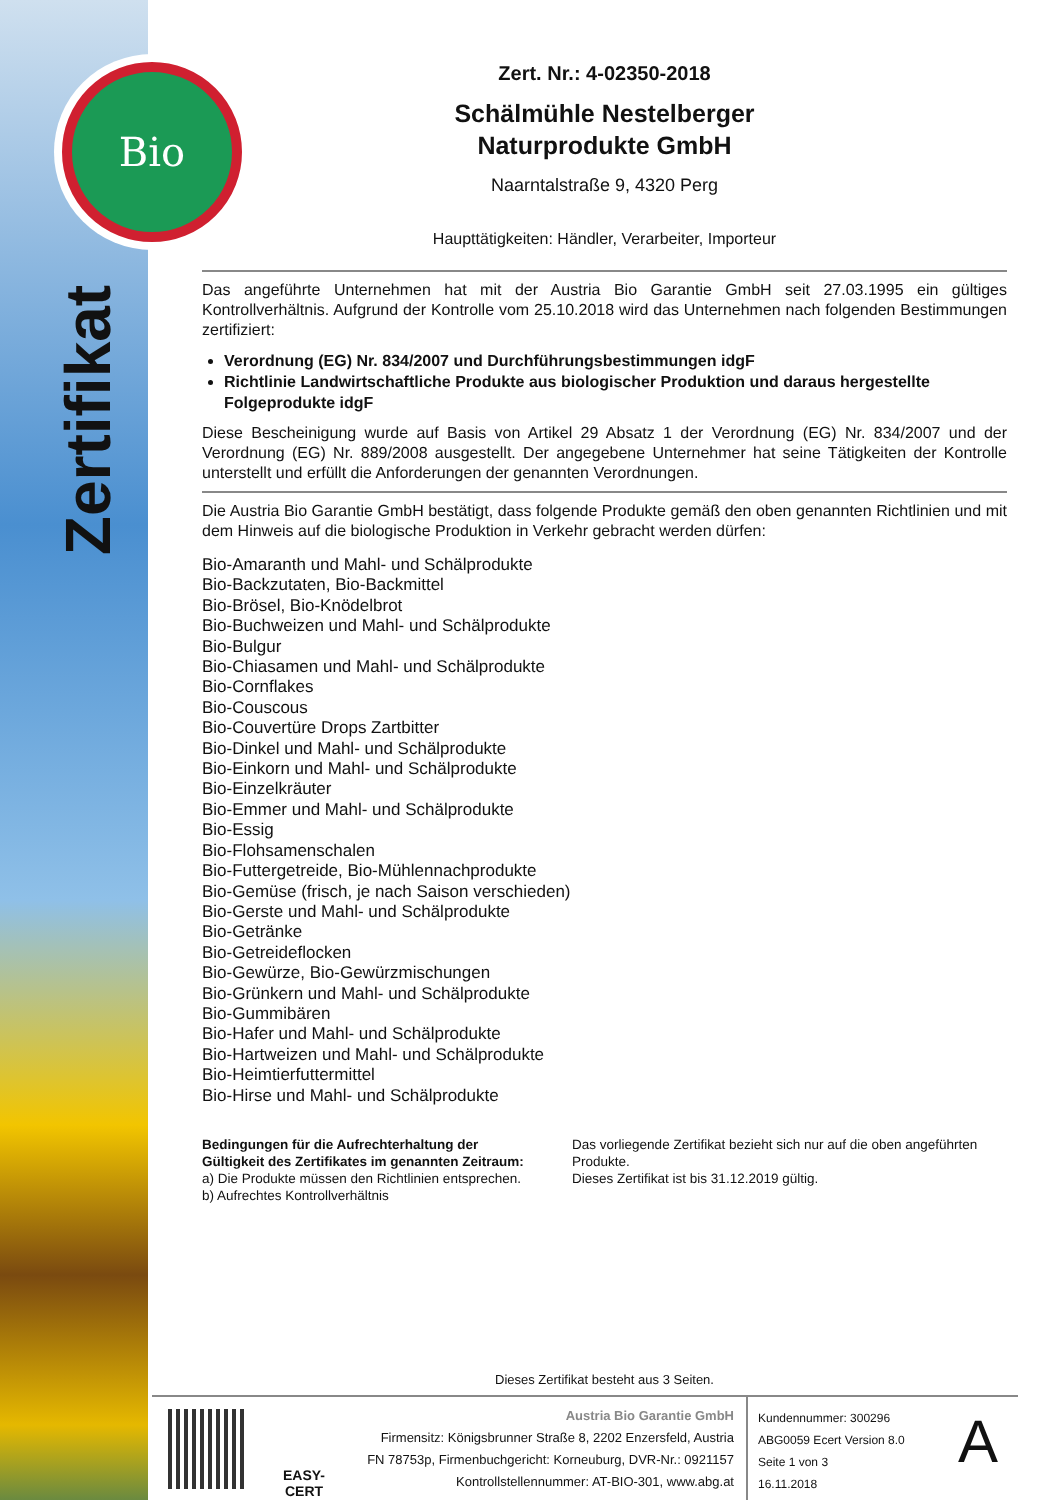Bio
Zertifikat
Zert. Nr.: 4-02350-2018
Schälmühle Nestelberger
Naturprodukte GmbH
Naarntalstraße 9, 4320 Perg
Haupttätigkeiten: Händler, Verarbeiter, Importeur
Das angeführte Unternehmen hat mit der Austria Bio Garantie GmbH seit 27.03.1995 ein gültiges Kontrollverhältnis. Aufgrund der Kontrolle vom 25.10.2018 wird das Unternehmen nach folgenden Bestimmungen zertifiziert:
Verordnung (EG) Nr. 834/2007 und Durchführungsbestimmungen idgF
Richtlinie Landwirtschaftliche Produkte aus biologischer Produktion und daraus hergestellte Folgeprodukte idgF
Diese Bescheinigung wurde auf Basis von Artikel 29 Absatz 1 der Verordnung (EG) Nr. 834/2007 und der Verordnung (EG) Nr. 889/2008 ausgestellt. Der angegebene Unternehmer hat seine Tätigkeiten der Kontrolle unterstellt und erfüllt die Anforderungen der genannten Verordnungen.
Die Austria Bio Garantie GmbH bestätigt, dass folgende Produkte gemäß den oben genannten Richtlinien und mit dem Hinweis auf die biologische Produktion in Verkehr gebracht werden dürfen:
Bio-Amaranth und Mahl- und Schälprodukte
Bio-Backzutaten, Bio-Backmittel
Bio-Brösel, Bio-Knödelbrot
Bio-Buchweizen und Mahl- und Schälprodukte
Bio-Bulgur
Bio-Chiasamen und Mahl- und Schälprodukte
Bio-Cornflakes
Bio-Couscous
Bio-Couvertüre Drops Zartbitter
Bio-Dinkel und Mahl- und Schälprodukte
Bio-Einkorn und Mahl- und Schälprodukte
Bio-Einzelkräuter
Bio-Emmer und Mahl- und Schälprodukte
Bio-Essig
Bio-Flohsamenschalen
Bio-Futtergetreide, Bio-Mühlennachprodukte
Bio-Gemüse (frisch, je nach Saison verschieden)
Bio-Gerste und Mahl- und Schälprodukte
Bio-Getränke
Bio-Getreideflocken
Bio-Gewürze, Bio-Gewürzmischungen
Bio-Grünkern und Mahl- und Schälprodukte
Bio-Gummibären
Bio-Hafer und Mahl- und Schälprodukte
Bio-Hartweizen und Mahl- und Schälprodukte
Bio-Heimtierfuttermittel
Bio-Hirse und Mahl- und Schälprodukte
Bedingungen für die Aufrechterhaltung der Gültigkeit des Zertifikates im genannten Zeitraum:
a) Die Produkte müssen den Richtlinien entsprechen.
b) Aufrechtes Kontrollverhältnis
Das vorliegende Zertifikat bezieht sich nur auf die oben angeführten Produkte.
Dieses Zertifikat ist bis 31.12.2019 gültig.
Dieses Zertifikat besteht aus 3 Seiten.
EASY-CERT
Austria Bio Garantie GmbH
Firmensitz: Königsbrunner Straße 8, 2202 Enzersfeld, Austria
FN 78753p, Firmenbuchgericht: Korneuburg, DVR-Nr.: 0921157
Kontrollstellennummer: AT-BIO-301, www.abg.at
Kundennummer: 300296
ABG0059 Ecert Version 8.0
Seite 1 von 3
16.11.2018
A